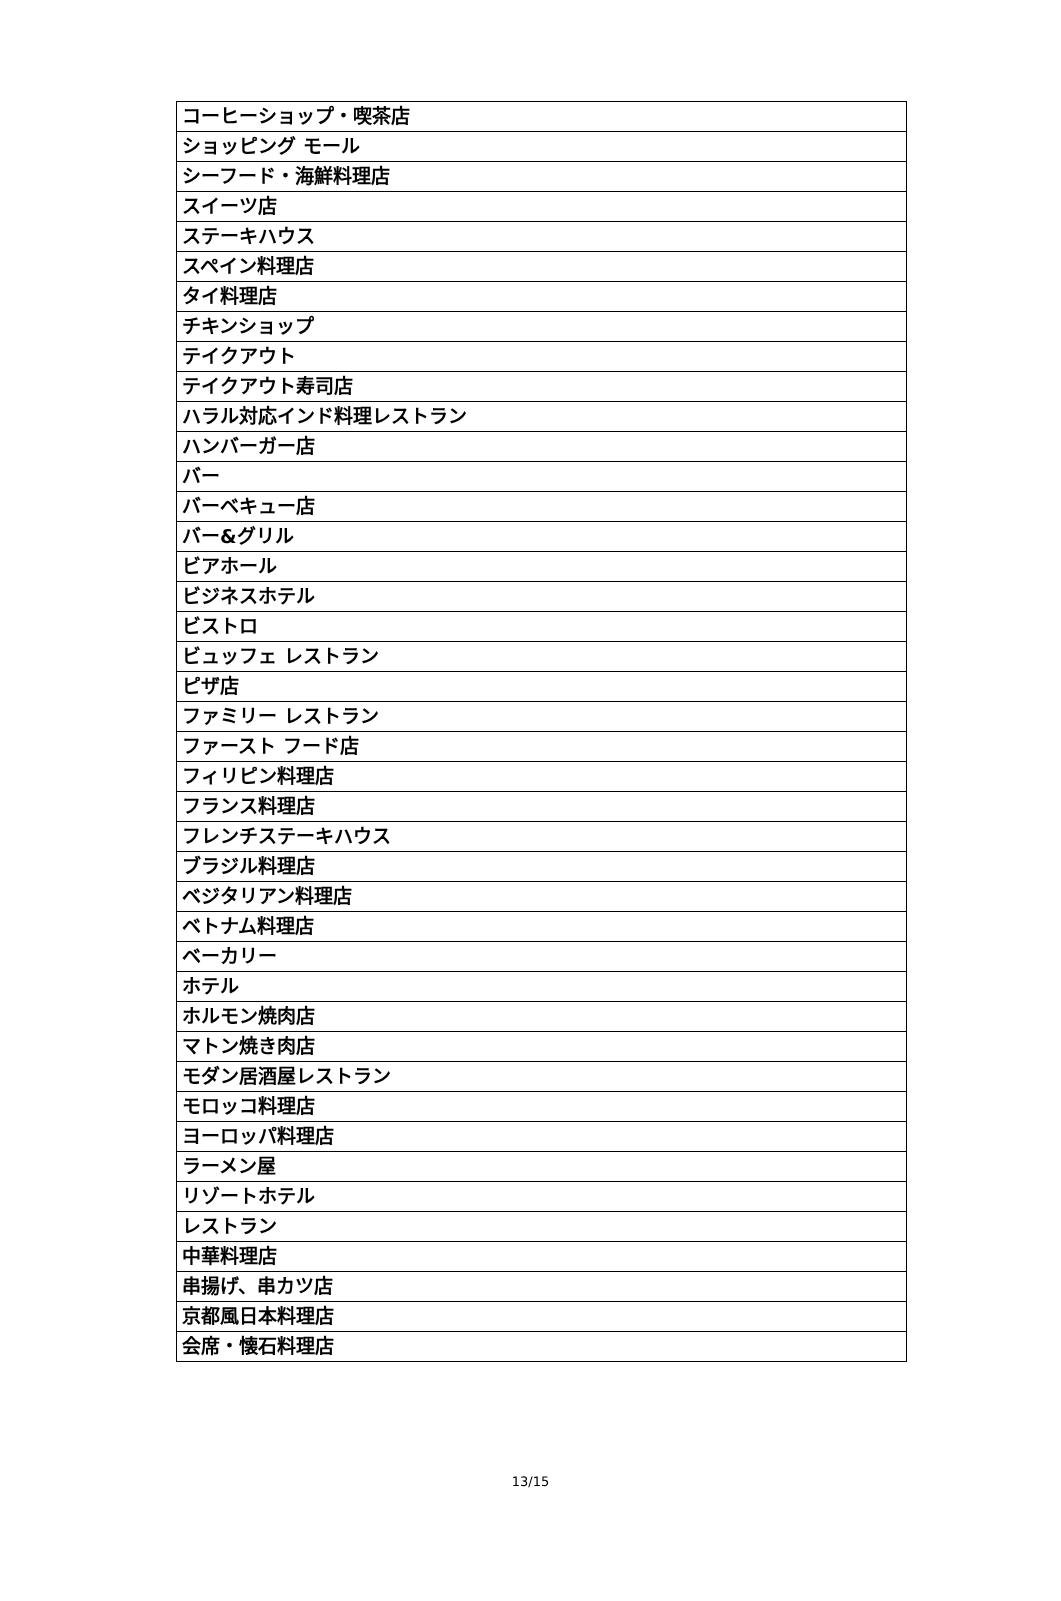| コーヒーショップ・喫茶店 |
| ショッピング モール |
| シーフード・海鮮料理店 |
| スイーツ店 |
| ステーキハウス |
| スペイン料理店 |
| タイ料理店 |
| チキンショップ |
| テイクアウト |
| テイクアウト寿司店 |
| ハラル対応インド料理レストラン |
| ハンバーガー店 |
| バー |
| バーベキュー店 |
| バー&グリル |
| ビアホール |
| ビジネスホテル |
| ビストロ |
| ビュッフェ レストラン |
| ピザ店 |
| ファミリー レストラン |
| ファースト フード店 |
| フィリピン料理店 |
| フランス料理店 |
| フレンチステーキハウス |
| ブラジル料理店 |
| ベジタリアン料理店 |
| ベトナム料理店 |
| ベーカリー |
| ホテル |
| ホルモン焼肉店 |
| マトン焼き肉店 |
| モダン居酒屋レストラン |
| モロッコ料理店 |
| ヨーロッパ料理店 |
| ラーメン屋 |
| リゾートホテル |
| レストラン |
| 中華料理店 |
| 串揚げ、串カツ店 |
| 京都風日本料理店 |
| 会席・懐石料理店 |
13/15